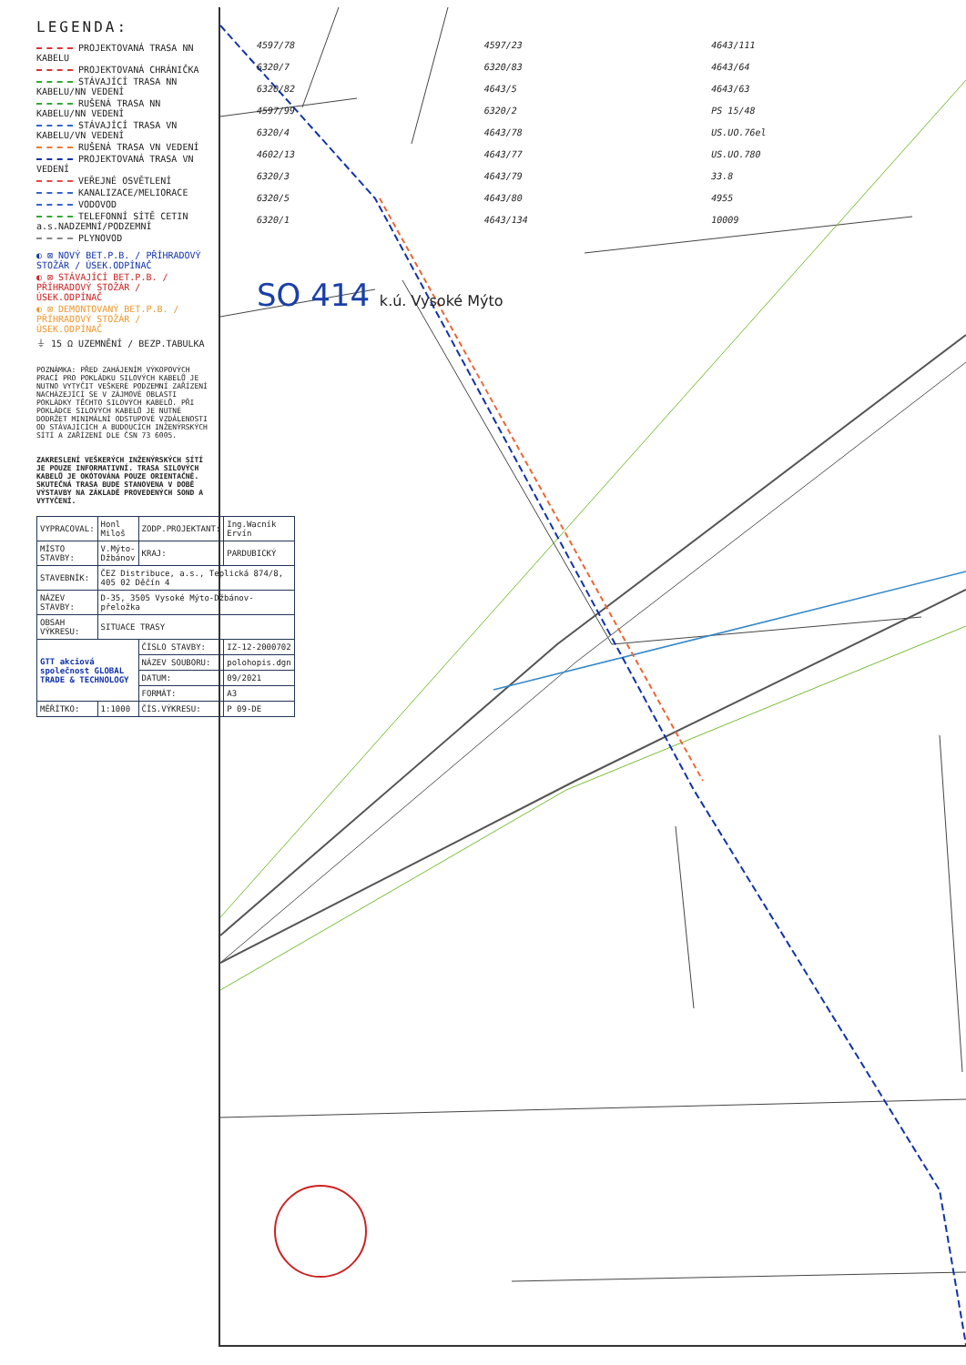LEGENDA:
PROJEKTOVANÁ TRASA NN KABELU
PROJEKTOVANÁ CHRÁNIČKA
STÁVAJÍCÍ TRASA NN KABELU/NN VEDENÍ
RUŠENÁ TRASA NN KABELU/NN VEDENÍ
STÁVAJÍCÍ TRASA VN KABELU/VN VEDENÍ
RUŠENÁ TRASA VN VEDENÍ
PROJEKTOVANÁ TRASA VN VEDENÍ
VEŘEJNÉ OSVĚTLENÍ
KANALIZACE/MELIORACE
VODOVOD
TELEFONNÍ SÍTĚ CETIN a.s.NADZEMNÍ/PODZEMNÍ
PLYNOVOD
◐ ⊠ NOVÝ BET.P.B. / PŘÍHRADOVÝ STOŽÁR / ÚSEK.ODPÍNAČ
◐ ⊠ STÁVAJÍCÍ BET.P.B. / PŘÍHRADOVÝ STOŽÁR / ÚSEK.ODPÍNAČ
◐ ⊠ DEMONTOVANÝ BET.P.B. / PŘÍHRADOVÝ STOŽÁR / ÚSEK.ODPÍNAČ
⏚ 15 Ω UZEMNĚNÍ / BEZP.TABULKA
POZNÁMKA: PŘED ZAHÁJENÍM VÝKOPOVÝCH PRACÍ PRO POKLÁDKU SILOVÝCH KABELŮ JE NUTNO VYTYČIT VEŠKERÉ PODZEMNÍ ZAŘÍZENÍ NACHÁZEJÍCÍ SE V ZÁJMOVÉ OBLASTI POKLÁDKY TĚCHTO SILOVÝCH KABELŮ. PŘI POKLÁDCE SILOVÝCH KABELŮ JE NUTNÉ DODRŽET MINIMÁLNÍ ODSTUPOVÉ VZDÁLENOSTI OD STÁVAJÍCÍCH A BUDOUCÍCH INŽENÝRSKÝCH SÍTÍ A ZAŘÍZENÍ DLE ČSN 73 6005.
ZAKRESLENÍ VEŠKERÝCH INŽENÝRSKÝCH SÍTÍ JE POUZE INFORMATIVNÍ. TRASA SILOVÝCH KABELŮ JE OKÓTOVÁNA POUZE ORIENTAČNĚ. SKUTEČNÁ TRASA BUDE STANOVENA V DOBĚ VÝSTAVBY NA ZÁKLADĚ PROVEDENÝCH SOND A VYTYČENÍ.
| VYPRACOVAL: | Honl Miloš | ZODP.PROJEKTANT: | Ing.Wacník Ervín |
| MÍSTO STAVBY: | V.Mýto-Džbánov | KRAJ: | PARDUBICKÝ |
| STAVEBNÍK: | ČEZ Distribuce, a.s., Teplická 874/8, 405 02 Děčín 4 | | |
| NÁZEV STAVBY: | D-35, 3505 Vysoké Mýto-Džbánov-přeložka | | |
| OBSAH VÝKRESU: | SITUACE TRASY | | |
| GTT akciová společnost GLOBAL TRADE & TECHNOLOGY | | ČÍSLO STAVBY: | IZ-12-2000702 |
| | | NÁZEV SOUBORU: | polohopis.dgn |
| | | DATUM: | 09/2021 |
| | | FORMÁT: | A3 |
| MĚŘÍTKO: | 1:1000 | ČÍS.VÝKRESU: | P 09-DE |
4597/78
6320/7
6320/82
4597/99
6320/4
4602/13
6320/3
6320/5
6320/1
4597/23
6320/83
4643/5
6320/2
4643/78
4643/77
4643/79
4643/80
4643/134
4643/111
4643/64
4643/63
PS 15/48
US.UO.76el
US.UO.780
33.8
4955
10009
SO 414 k.ú. Vysoké Mýto